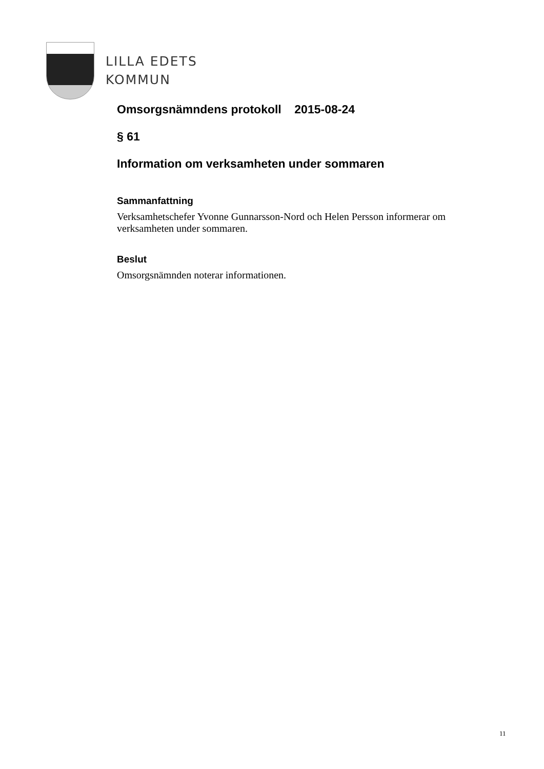LILLA EDETS
KOMMUN
Omsorgsnämndens protokoll 2015-08-24
§ 61
Information om verksamheten under sommaren
Sammanfattning
Verksamhetschefer Yvonne Gunnarsson-Nord och Helen Persson informerar om verksamheten under sommaren.
Beslut
Omsorgsnämnden noterar informationen.
11